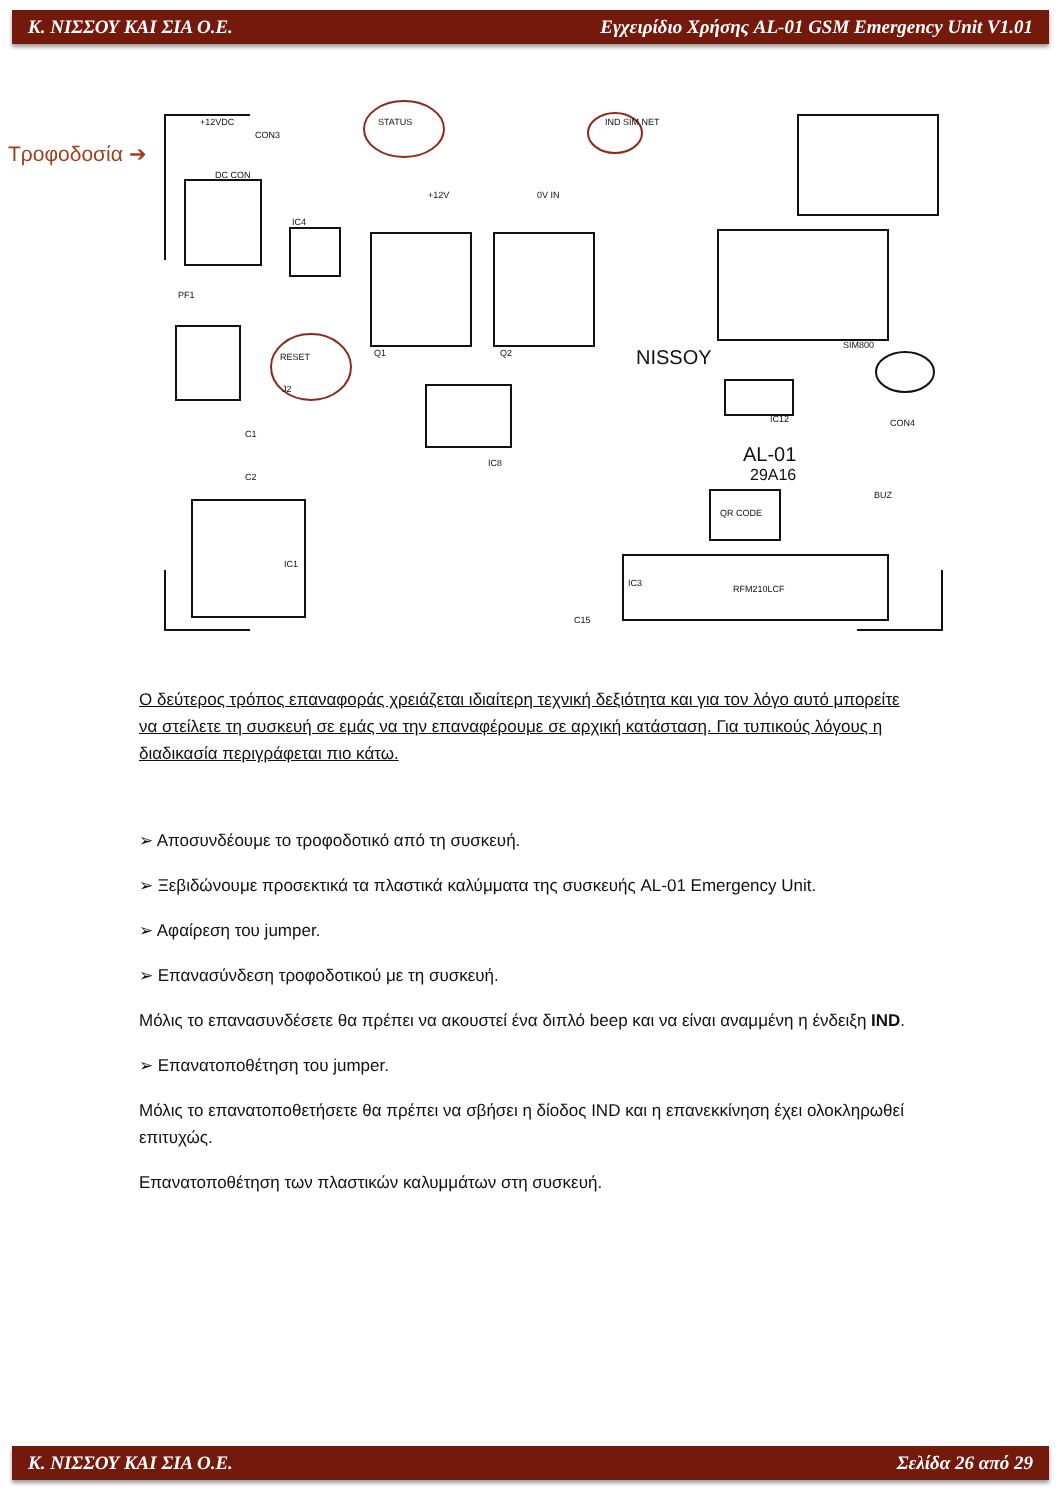Κ. ΝΙΣΣΟΥ ΚΑΙ ΣΙΑ Ο.Ε. Εγχειρίδιο Χρήσης AL-01 GSM Emergency Unit V1.01
Τροφοδοσία ➔
STATUS
IND SIM NET
+12VDC
CON3
DC CON
+12V
0V IN
IC4
PF1
RESET
J2
Q1
Q2
IC8
SIM800
CON4
IC12
BUZ
QR CODE
IC1
IC3
RFM210LCF
C15
C1
C2
NISSOY
AL-01
29A16
Ο δεύτερος τρόπος επαναφοράς χρειάζεται ιδιαίτερη τεχνική δεξιότητα και για τον λόγο αυτό μπορείτε να στείλετε τη συσκευή σε εμάς να την επαναφέρουμε σε αρχική κατάσταση. Για τυπικούς λόγους η διαδικασία περιγράφεται πιο κάτω.
➢ Αποσυνδέουμε το τροφοδοτικό από τη συσκευή.
➢ Ξεβιδώνουμε προσεκτικά τα πλαστικά καλύμματα της συσκευής AL-01 Emergency Unit.
➢ Αφαίρεση του jumper.
➢ Επανασύνδεση τροφοδοτικού με τη συσκευή.
Μόλις το επανασυνδέσετε θα πρέπει να ακουστεί ένα διπλό beep και να είναι αναμμένη η ένδειξη IND.
➢ Επανατοποθέτηση του jumper.
Μόλις το επανατοποθετήσετε θα πρέπει να σβήσει η δίοδος IND και η επανεκκίνηση έχει ολοκληρωθεί επιτυχώς.
Επανατοποθέτηση των πλαστικών καλυμμάτων στη συσκευή.
Κ. ΝΙΣΣΟΥ ΚΑΙ ΣΙΑ Ο.Ε. Σελίδα 26 από 29